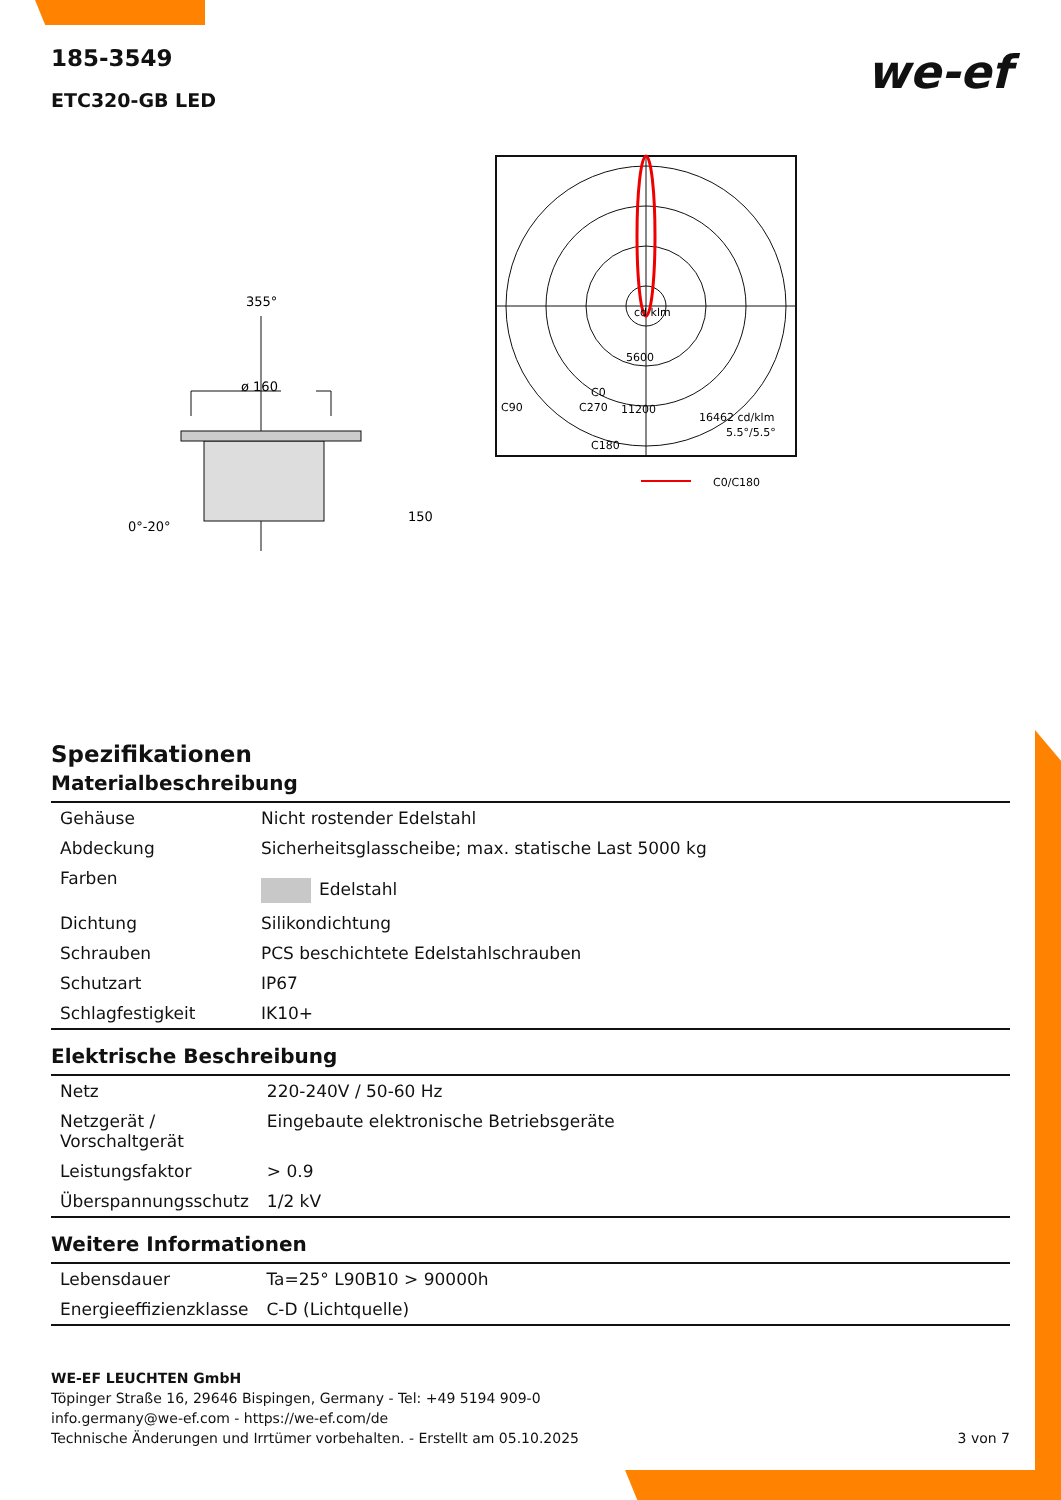we-ef
185-3549
ETC320-GB LED
355°
ø 160
150
0°-20°
cd klm
5600
11200
C0
C90
C270
C180
16462 cd/klm
5.5°/5.5°
C0/C180
Spezifikationen
Materialbeschreibung
| Gehäuse | Nicht rostender Edelstahl |
| Abdeckung | Sicherheitsglasscheibe; max. statische Last 5000 kg |
| Farben | Edelstahl |
| Dichtung | Silikondichtung |
| Schrauben | PCS beschichtete Edelstahlschrauben |
| Schutzart | IP67 |
| Schlagfestigkeit | IK10+ |
Elektrische Beschreibung
| Netz | 220-240V / 50-60 Hz |
| Netzgerät / Vorschaltgerät | Eingebaute elektronische Betriebsgeräte |
| Leistungsfaktor | > 0.9 |
| Überspannungsschutz | 1/2 kV |
Weitere Informationen
| Lebensdauer | Ta=25° L90B10 > 90000h |
| Energieeffizienzklasse | C-D (Lichtquelle) |
WE-EF LEUCHTEN GmbH
Töpinger Straße 16, 29646 Bispingen, Germany - Tel: +49 5194 909-0
info.germany@we-ef.com - https://we-ef.com/de
Technische Änderungen und Irrtümer vorbehalten. - Erstellt am 05.10.2025 3 von 7